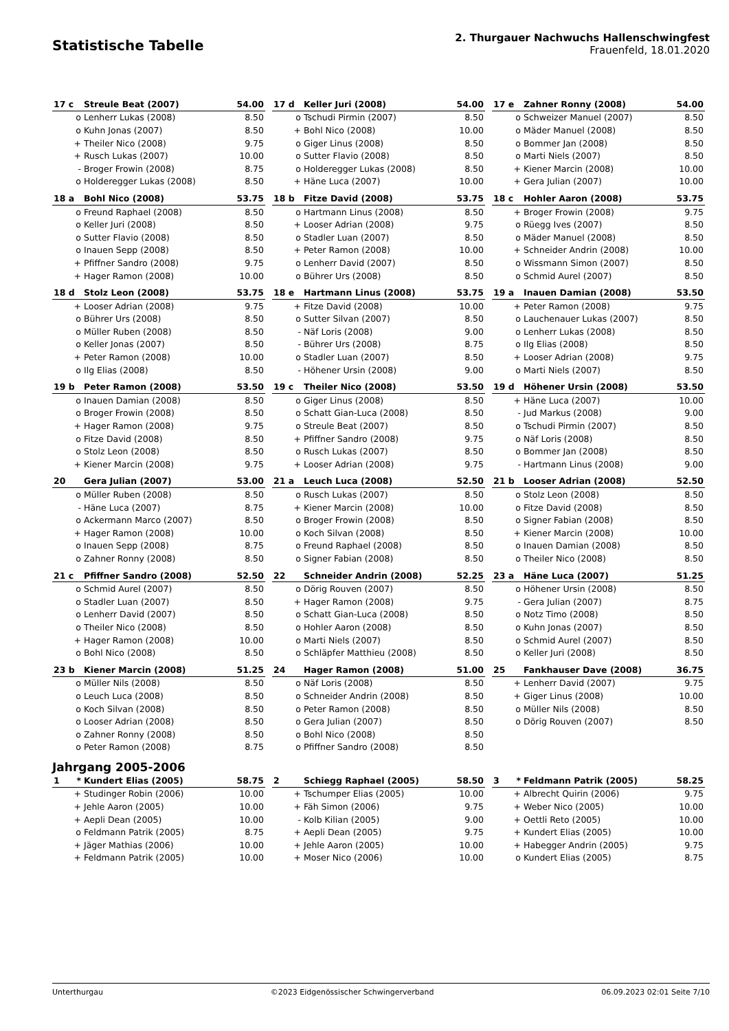Statistische Tabelle
2. Thurgauer Nachwuchs Hallenschwingfest
Frauenfeld, 18.01.2020
| 17 c | Streule Beat (2007) | 54.00 |
| --- | --- | --- |
| o | Lenherr Lukas (2008) | 8.50 |
| o | Kuhn Jonas (2007) | 8.50 |
| + | Theiler Nico (2008) | 9.75 |
| + | Rusch Lukas (2007) | 10.00 |
| - | Broger Frowin (2008) | 8.75 |
| o | Holderegger Lukas (2008) | 8.50 |
| 17 d | Keller Juri (2008) | 54.00 |
| --- | --- | --- |
| o | Tschudi Pirmin (2007) | 8.50 |
| + | Bohl Nico (2008) | 10.00 |
| o | Giger Linus (2008) | 8.50 |
| o | Sutter Flavio (2008) | 8.50 |
| o | Holderegger Lukas (2008) | 8.50 |
| + | Häne Luca (2007) | 10.00 |
| 17 e | Zahner Ronny (2008) | 54.00 |
| --- | --- | --- |
| o | Schweizer Manuel (2007) | 8.50 |
| o | Mäder Manuel (2008) | 8.50 |
| o | Bommer Jan (2008) | 8.50 |
| o | Marti Niels (2007) | 8.50 |
| + | Kiener Marcin (2008) | 10.00 |
| + | Gera Julian (2007) | 10.00 |
| 18 a | Bohl Nico (2008) | 53.75 |
| --- | --- | --- |
| o | Freund Raphael (2008) | 8.50 |
| o | Keller Juri (2008) | 8.50 |
| o | Sutter Flavio (2008) | 8.50 |
| o | Inauen Sepp (2008) | 8.50 |
| + | Pfiffner Sandro (2008) | 9.75 |
| + | Hager Ramon (2008) | 10.00 |
| 18 b | Fitze David (2008) | 53.75 |
| --- | --- | --- |
| o | Hartmann Linus (2008) | 8.50 |
| + | Looser Adrian (2008) | 9.75 |
| o | Stadler Luan (2007) | 8.50 |
| + | Peter Ramon (2008) | 10.00 |
| o | Lenherr David (2007) | 8.50 |
| o | Bührer Urs (2008) | 8.50 |
| 18 c | Hohler Aaron (2008) | 53.75 |
| --- | --- | --- |
| + | Broger Frowin (2008) | 9.75 |
| o | Rüegg Ives (2007) | 8.50 |
| o | Mäder Manuel (2008) | 8.50 |
| + | Schneider Andrin (2008) | 10.00 |
| o | Wissmann Simon (2007) | 8.50 |
| o | Schmid Aurel (2007) | 8.50 |
| 18 d | Stolz Leon (2008) | 53.75 |
| --- | --- | --- |
| + | Looser Adrian (2008) | 9.75 |
| o | Bührer Urs (2008) | 8.50 |
| o | Müller Ruben (2008) | 8.50 |
| o | Keller Jonas (2007) | 8.50 |
| + | Peter Ramon (2008) | 10.00 |
| o | Ilg Elias (2008) | 8.50 |
| 18 e | Hartmann Linus (2008) | 53.75 |
| --- | --- | --- |
| + | Fitze David (2008) | 10.00 |
| o | Sutter Silvan (2007) | 8.50 |
| - | Näf Loris (2008) | 9.00 |
| - | Bührer Urs (2008) | 8.75 |
| o | Stadler Luan (2007) | 8.50 |
| - | Höhener Ursin (2008) | 9.00 |
| 19 a | Inauen Damian (2008) | 53.50 |
| --- | --- | --- |
| + | Peter Ramon (2008) | 9.75 |
| o | Lauchenauer Lukas (2007) | 8.50 |
| o | Lenherr Lukas (2008) | 8.50 |
| o | Ilg Elias (2008) | 8.50 |
| + | Looser Adrian (2008) | 9.75 |
| o | Marti Niels (2007) | 8.50 |
| 19 b | Peter Ramon (2008) | 53.50 |
| --- | --- | --- |
| o | Inauen Damian (2008) | 8.50 |
| o | Broger Frowin (2008) | 8.50 |
| + | Hager Ramon (2008) | 9.75 |
| o | Fitze David (2008) | 8.50 |
| o | Stolz Leon (2008) | 8.50 |
| + | Kiener Marcin (2008) | 9.75 |
| 19 c | Theiler Nico (2008) | 53.50 |
| --- | --- | --- |
| o | Giger Linus (2008) | 8.50 |
| o | Schatt Gian-Luca (2008) | 8.50 |
| o | Streule Beat (2007) | 8.50 |
| + | Pfiffner Sandro (2008) | 9.75 |
| o | Rusch Lukas (2007) | 8.50 |
| + | Looser Adrian (2008) | 9.75 |
| 19 d | Höhener Ursin (2008) | 53.50 |
| --- | --- | --- |
| + | Häne Luca (2007) | 10.00 |
| - | Jud Markus (2008) | 9.00 |
| o | Tschudi Pirmin (2007) | 8.50 |
| o | Näf Loris (2008) | 8.50 |
| o | Bommer Jan (2008) | 8.50 |
| - | Hartmann Linus (2008) | 9.00 |
| 20 | Gera Julian (2007) | 53.00 |
| --- | --- | --- |
| o | Müller Ruben (2008) | 8.50 |
| - | Häne Luca (2007) | 8.75 |
| o | Ackermann Marco (2007) | 8.50 |
| + | Hager Ramon (2008) | 10.00 |
| o | Inauen Sepp (2008) | 8.75 |
| o | Zahner Ronny (2008) | 8.50 |
| 21 a | Leuch Luca (2008) | 52.50 |
| --- | --- | --- |
| o | Rusch Lukas (2007) | 8.50 |
| + | Kiener Marcin (2008) | 10.00 |
| o | Broger Frowin (2008) | 8.50 |
| o | Koch Silvan (2008) | 8.50 |
| o | Freund Raphael (2008) | 8.50 |
| o | Signer Fabian (2008) | 8.50 |
| 21 b | Looser Adrian (2008) | 52.50 |
| --- | --- | --- |
| o | Stolz Leon (2008) | 8.50 |
| o | Fitze David (2008) | 8.50 |
| o | Signer Fabian (2008) | 8.50 |
| + | Kiener Marcin (2008) | 10.00 |
| o | Inauen Damian (2008) | 8.50 |
| o | Theiler Nico (2008) | 8.50 |
| 21 c | Pfiffner Sandro (2008) | 52.50 |
| --- | --- | --- |
| o | Schmid Aurel (2007) | 8.50 |
| o | Stadler Luan (2007) | 8.50 |
| o | Lenherr David (2007) | 8.50 |
| o | Theiler Nico (2008) | 8.50 |
| + | Hager Ramon (2008) | 10.00 |
| o | Bohl Nico (2008) | 8.50 |
| 22 | Schneider Andrin (2008) | 52.25 |
| --- | --- | --- |
| o | Dörig Rouven (2007) | 8.50 |
| + | Hager Ramon (2008) | 9.75 |
| o | Schatt Gian-Luca (2008) | 8.50 |
| o | Hohler Aaron (2008) | 8.50 |
| o | Marti Niels (2007) | 8.50 |
| o | Schläpfer Matthieu (2008) | 8.50 |
| 23 a | Häne Luca (2007) | 51.25 |
| --- | --- | --- |
| o | Höhener Ursin (2008) | 8.50 |
| - | Gera Julian (2007) | 8.75 |
| o | Notz Timo (2008) | 8.50 |
| o | Kuhn Jonas (2007) | 8.50 |
| o | Schmid Aurel (2007) | 8.50 |
| o | Keller Juri (2008) | 8.50 |
| 23 b | Kiener Marcin (2008) | 51.25 |
| --- | --- | --- |
| o | Müller Nils (2008) | 8.50 |
| o | Leuch Luca (2008) | 8.50 |
| o | Koch Silvan (2008) | 8.50 |
| o | Looser Adrian (2008) | 8.50 |
| o | Zahner Ronny (2008) | 8.50 |
| o | Peter Ramon (2008) | 8.75 |
| 24 | Hager Ramon (2008) | 51.00 |
| --- | --- | --- |
| o | Näf Loris (2008) | 8.50 |
| o | Schneider Andrin (2008) | 8.50 |
| o | Peter Ramon (2008) | 8.50 |
| o | Gera Julian (2007) | 8.50 |
| o | Bohl Nico (2008) | 8.50 |
| o | Pfiffner Sandro (2008) | 8.50 |
| 25 | Fankhauser Dave (2008) | 36.75 |
| --- | --- | --- |
| + | Lenherr David (2007) | 9.75 |
| + | Giger Linus (2008) | 10.00 |
| o | Müller Nils (2008) | 8.50 |
| o | Dörig Rouven (2007) | 8.50 |
Jahrgang 2005-2006
| 1 * | Kundert Elias (2005) | 58.75 |
| --- | --- | --- |
| + | Studinger Robin (2006) | 10.00 |
| + | Jehle Aaron (2005) | 10.00 |
| + | Aepli Dean (2005) | 10.00 |
| o | Feldmann Patrik (2005) | 8.75 |
| + | Jäger Mathias (2006) | 10.00 |
| + | Feldmann Patrik (2005) | 10.00 |
| 2 | Schiegg Raphael (2005) | 58.50 |
| --- | --- | --- |
| + | Tschumper Elias (2005) | 10.00 |
| + | Fäh Simon (2006) | 9.75 |
| - | Kolb Kilian (2005) | 9.00 |
| + | Aepli Dean (2005) | 9.75 |
| + | Jehle Aaron (2005) | 10.00 |
| + | Moser Nico (2006) | 10.00 |
| 3 * | Feldmann Patrik (2005) | 58.25 |
| --- | --- | --- |
| + | Albrecht Quirin (2006) | 9.75 |
| + | Weber Nico (2005) | 10.00 |
| + | Oettli Reto (2005) | 10.00 |
| + | Kundert Elias (2005) | 10.00 |
| + | Habegger Andrin (2005) | 9.75 |
| o | Kundert Elias (2005) | 8.75 |
Unterthurgau ©2023 Eidgenössischer Schwingerverband 06.09.2023 02:01 Seite 7/10